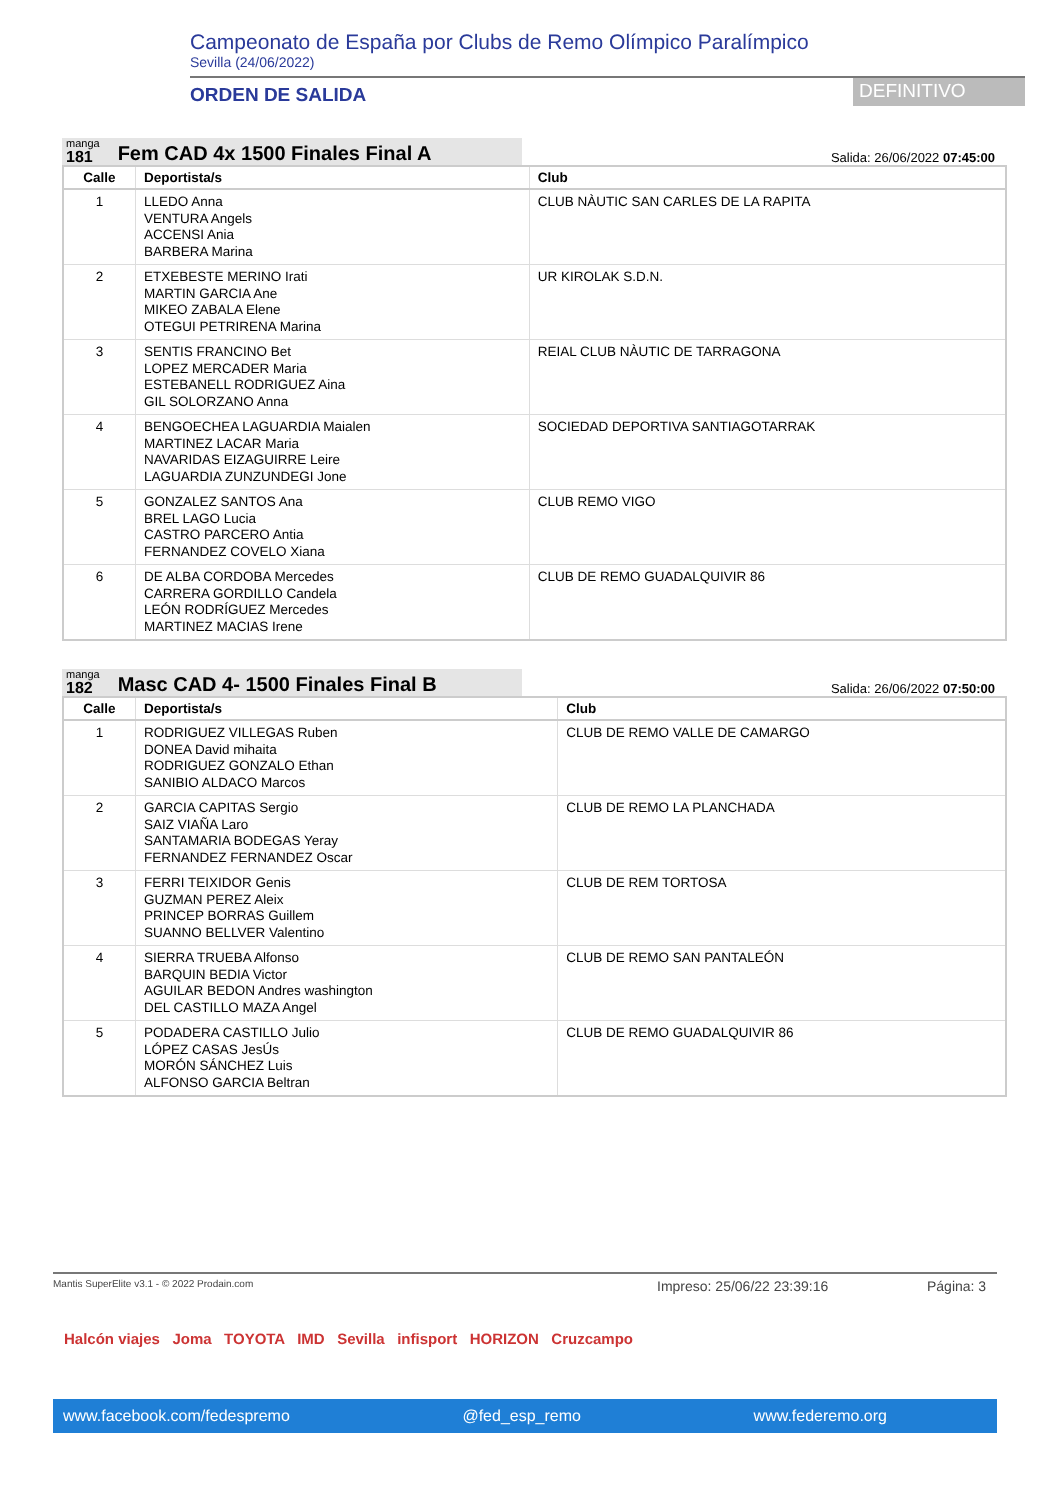Campeonato de España por Clubs de Remo Olímpico Paralímpico
Sevilla (24/06/2022)
ORDEN DE SALIDA
DEFINITIVO
manga
181
Fem CAD 4x 1500 Finales Final A
Salida: 26/06/2022 07:45:00
| Calle | Deportista/s | Club |
| --- | --- | --- |
| 1 | LLEDO Anna VENTURA Angels ACCENSI Ania BARBERA Marina | CLUB NÀUTIC SAN CARLES DE LA RAPITA |
| 2 | ETXEBESTE MERINO Irati MARTIN GARCIA Ane MIKEO ZABALA Elene OTEGUI PETRIRENA Marina | UR KIROLAK S.D.N. |
| 3 | SENTIS FRANCINO Bet LOPEZ MERCADER Maria ESTEBANELL RODRIGUEZ Aina GIL SOLORZANO Anna | REIAL CLUB NÀUTIC DE TARRAGONA |
| 4 | BENGOECHEA LAGUARDIA Maialen MARTINEZ LACAR Maria NAVARIDAS EIZAGUIRRE Leire LAGUARDIA ZUNZUNDEGI Jone | SOCIEDAD DEPORTIVA SANTIAGOTARRAK |
| 5 | GONZALEZ SANTOS Ana BREL LAGO Lucia CASTRO PARCERO Antia FERNANDEZ COVELO Xiana | CLUB REMO VIGO |
| 6 | DE ALBA CORDOBA Mercedes CARRERA GORDILLO Candela LEÓN RODRÍGUEZ Mercedes MARTINEZ MACIAS Irene | CLUB DE REMO GUADALQUIVIR 86 |
manga
182
Masc CAD 4- 1500 Finales Final B
Salida: 26/06/2022 07:50:00
| Calle | Deportista/s | Club |
| --- | --- | --- |
| 1 | RODRIGUEZ VILLEGAS Ruben DONEA David mihaita RODRIGUEZ GONZALO Ethan SANIBIO ALDACO Marcos | CLUB DE REMO VALLE DE CAMARGO |
| 2 | GARCIA CAPITAS Sergio SAIZ VIAÑA Laro SANTAMARIA BODEGAS Yeray FERNANDEZ FERNANDEZ Oscar | CLUB DE REMO LA PLANCHADA |
| 3 | FERRI TEIXIDOR Genis GUZMAN PEREZ Aleix PRINCEP BORRAS Guillem SUANNO BELLVER Valentino | CLUB DE REM TORTOSA |
| 4 | SIERRA TRUEBA Alfonso BARQUIN BEDIA Victor AGUILAR BEDON Andres washington DEL CASTILLO MAZA Angel | CLUB DE REMO SAN PANTALEÓN |
| 5 | PODADERA CASTILLO Julio LÓPEZ CASAS JesÚs MORÓN SÁNCHEZ Luis ALFONSO GARCIA Beltran | CLUB DE REMO GUADALQUIVIR 86 |
Mantis SuperElite v3.1 - © 2022 Prodain.com Impreso: 25/06/22 23:39:16 Página: 3
Halcón viajes Joma TOYOTA IMD Sevilla infisport HORIZON Cruzcampo
www.facebook.com/fedespremo @fed_esp_remo www.federemo.org